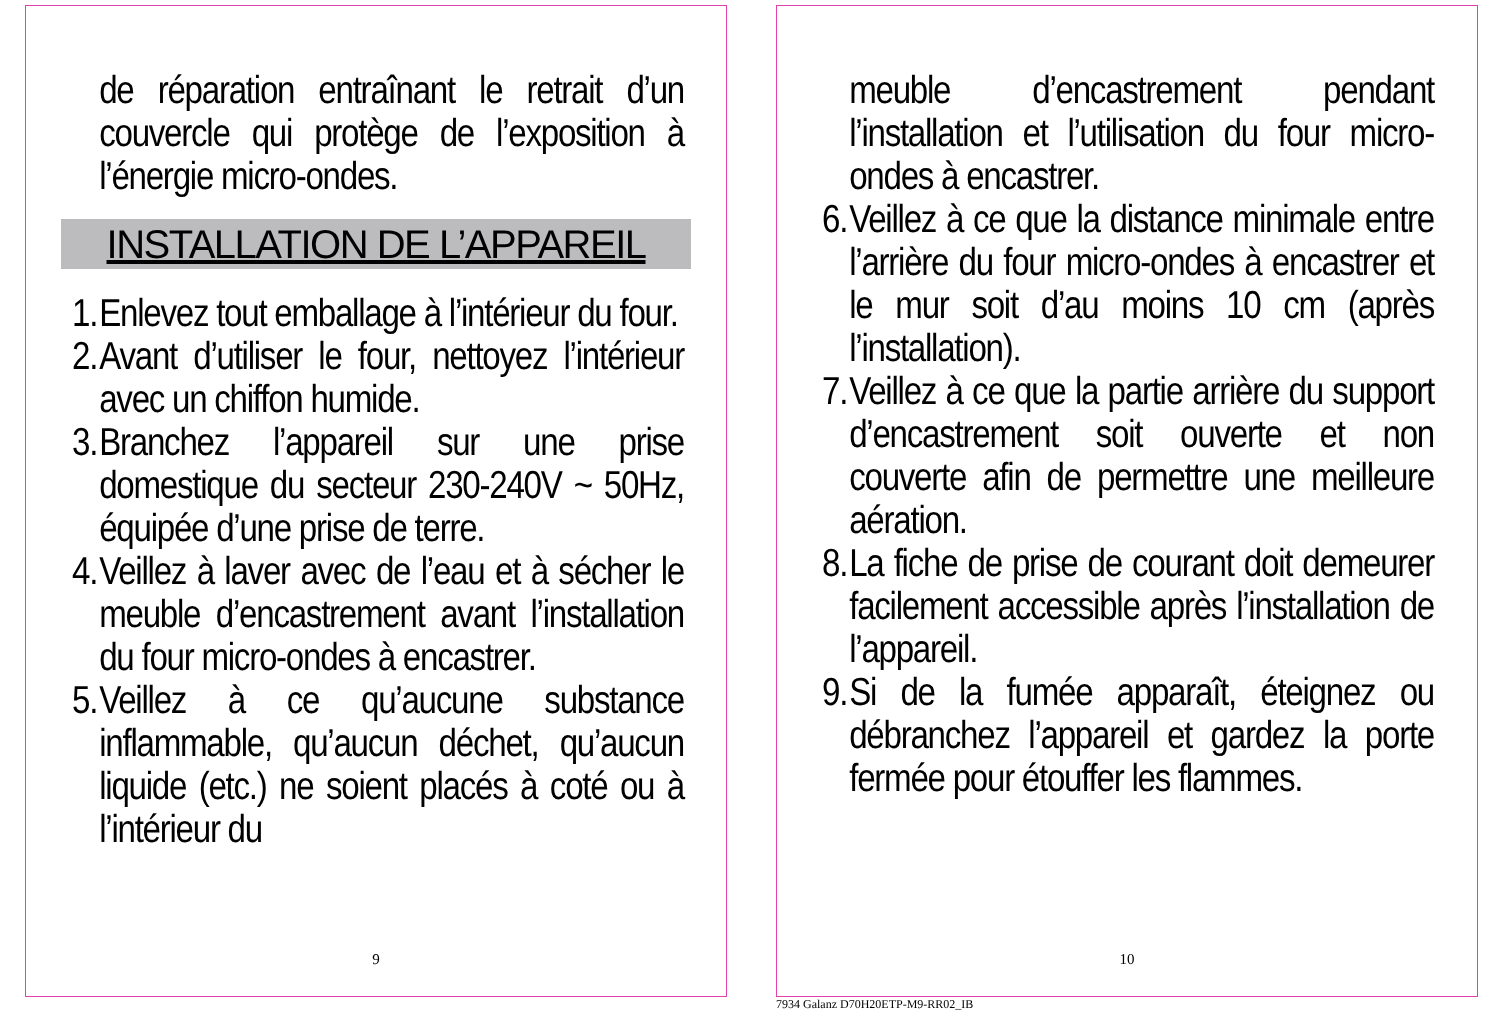de réparation entraînant le retrait d’un couvercle qui protège de l’exposition à l’énergie micro-ondes.
INSTALLATION DE L’APPAREIL
1. Enlevez tout emballage à l’intérieur du four.
2. Avant d’utiliser le four, nettoyez l’intérieur avec un chiffon humide.
3. Branchez l’appareil sur une prise domestique du secteur 230-240V ~ 50Hz, équipée d’une prise de terre.
4. Veillez à laver avec de l’eau et à sécher le meuble d’encastrement avant l’installation du four micro-ondes à encastrer.
5. Veillez à ce qu’aucune substance inflammable, qu’aucun déchet, qu’aucun liquide (etc.) ne soient placés à coté ou à l’intérieur du
9
meuble d’encastrement pendant l’installation et l’utilisation du four micro-ondes à encastrer.
6. Veillez à ce que la distance minimale entre l’arrière du four micro-ondes à encastrer et le mur soit d’au moins 10 cm (après l’installation).
7. Veillez à ce que la partie arrière du support d’encastrement soit ouverte et non couverte afin de permettre une meilleure aération.
8. La fiche de prise de courant doit demeurer facilement accessible après l’installation de l’appareil.
9. Si de la fumée apparaît, éteignez ou débranchez l’appareil et gardez la porte fermée pour étouffer les flammes.
10
7934 Galanz D70H20ETP-M9-RR02_IB